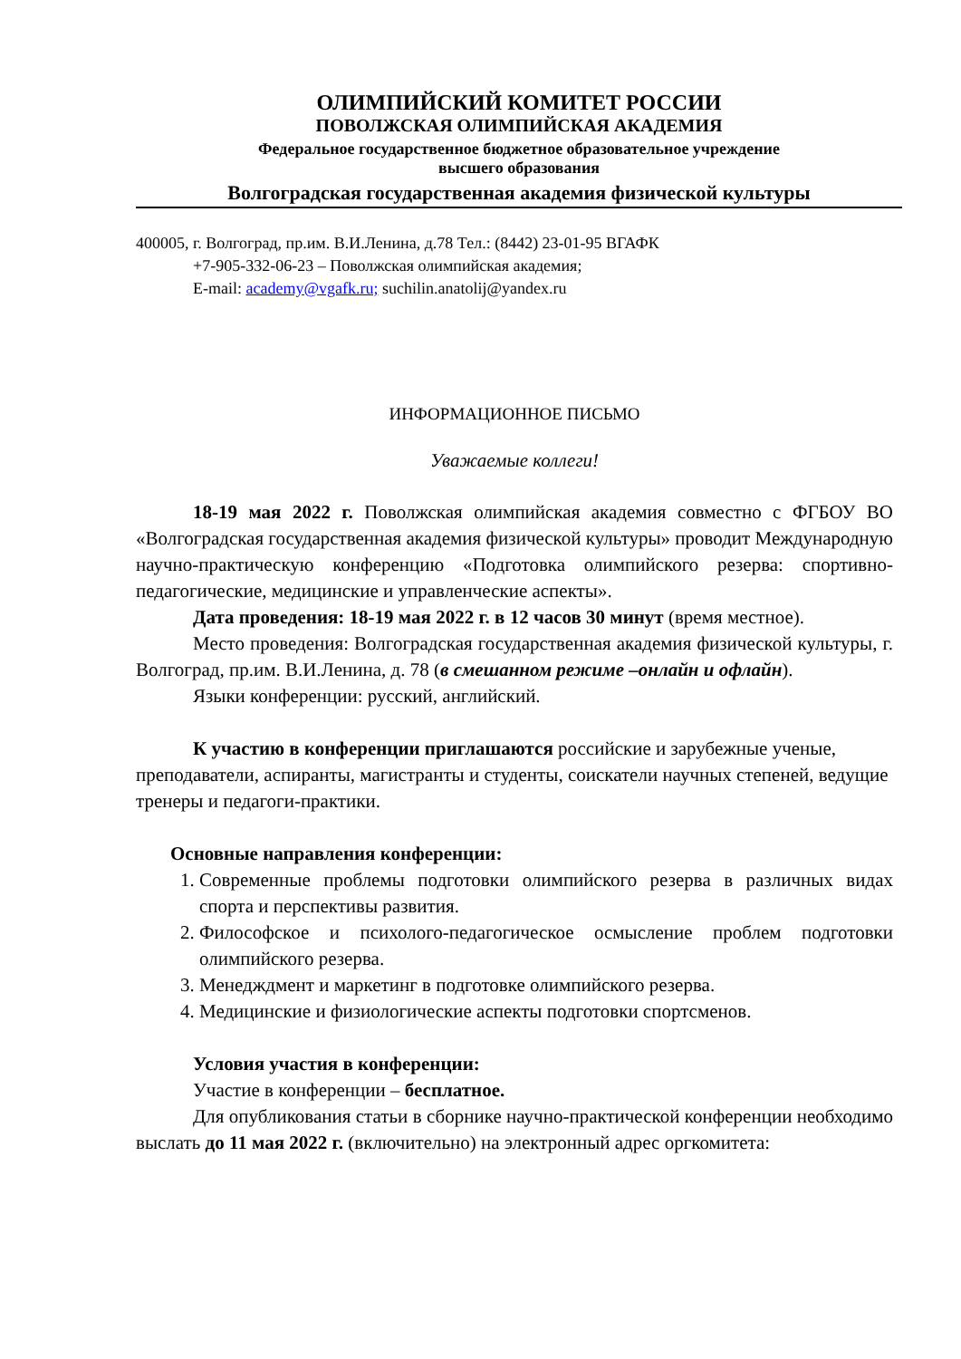ОЛИМПИЙСКИЙ КОМИТЕТ РОССИИ
ПОВОЛЖСКАЯ ОЛИМПИЙСКАЯ АКАДЕМИЯ
Федеральное государственное бюджетное образовательное учреждение
высшего образования
Волгоградская государственная академия физической культуры
400005, г. Волгоград, пр.им. В.И.Ленина, д.78 Тел.: (8442) 23-01-95 ВГАФК
+7-905-332-06-23 – Поволжская олимпийская академия;
E-mail: academy@vgafk.ru; suchilin.anatolij@yandex.ru
ИНФОРМАЦИОННОЕ ПИСЬМО
Уважаемые коллеги!
18-19 мая 2022 г. Поволжская олимпийская академия совместно с ФГБОУ ВО «Волгоградская государственная академия физической культуры» проводит Международную научно-практическую конференцию «Подготовка олимпийского резерва: спортивно-педагогические, медицинские и управленческие аспекты».
Дата проведения: 18-19 мая 2022 г. в 12 часов 30 минут (время местное).
Место проведения: Волгоградская государственная академия физической культуры, г. Волгоград, пр.им. В.И.Ленина, д. 78 (в смешанном режиме –онлайн и офлайн).
Языки конференции: русский, английский.
К участию в конференции приглашаются российские и зарубежные ученые, преподаватели, аспиранты, магистранты и студенты, соискатели научных степеней, ведущие тренеры и педагоги-практики.
Основные направления конференции:
1. Современные проблемы подготовки олимпийского резерва в различных видах спорта и перспективы развития.
2. Философское и психолого-педагогическое осмысление проблем подготовки олимпийского резерва.
3. Менедждмент и маркетинг в подготовке олимпийского резерва.
4. Медицинские и физиологические аспекты подготовки спортсменов.
Условия участия в конференции:
Участие в конференции – бесплатное.
Для опубликования статьи в сборнике научно-практической конференции необходимо выслать до 11 мая 2022 г. (включительно) на электронный адрес оргкомитета: